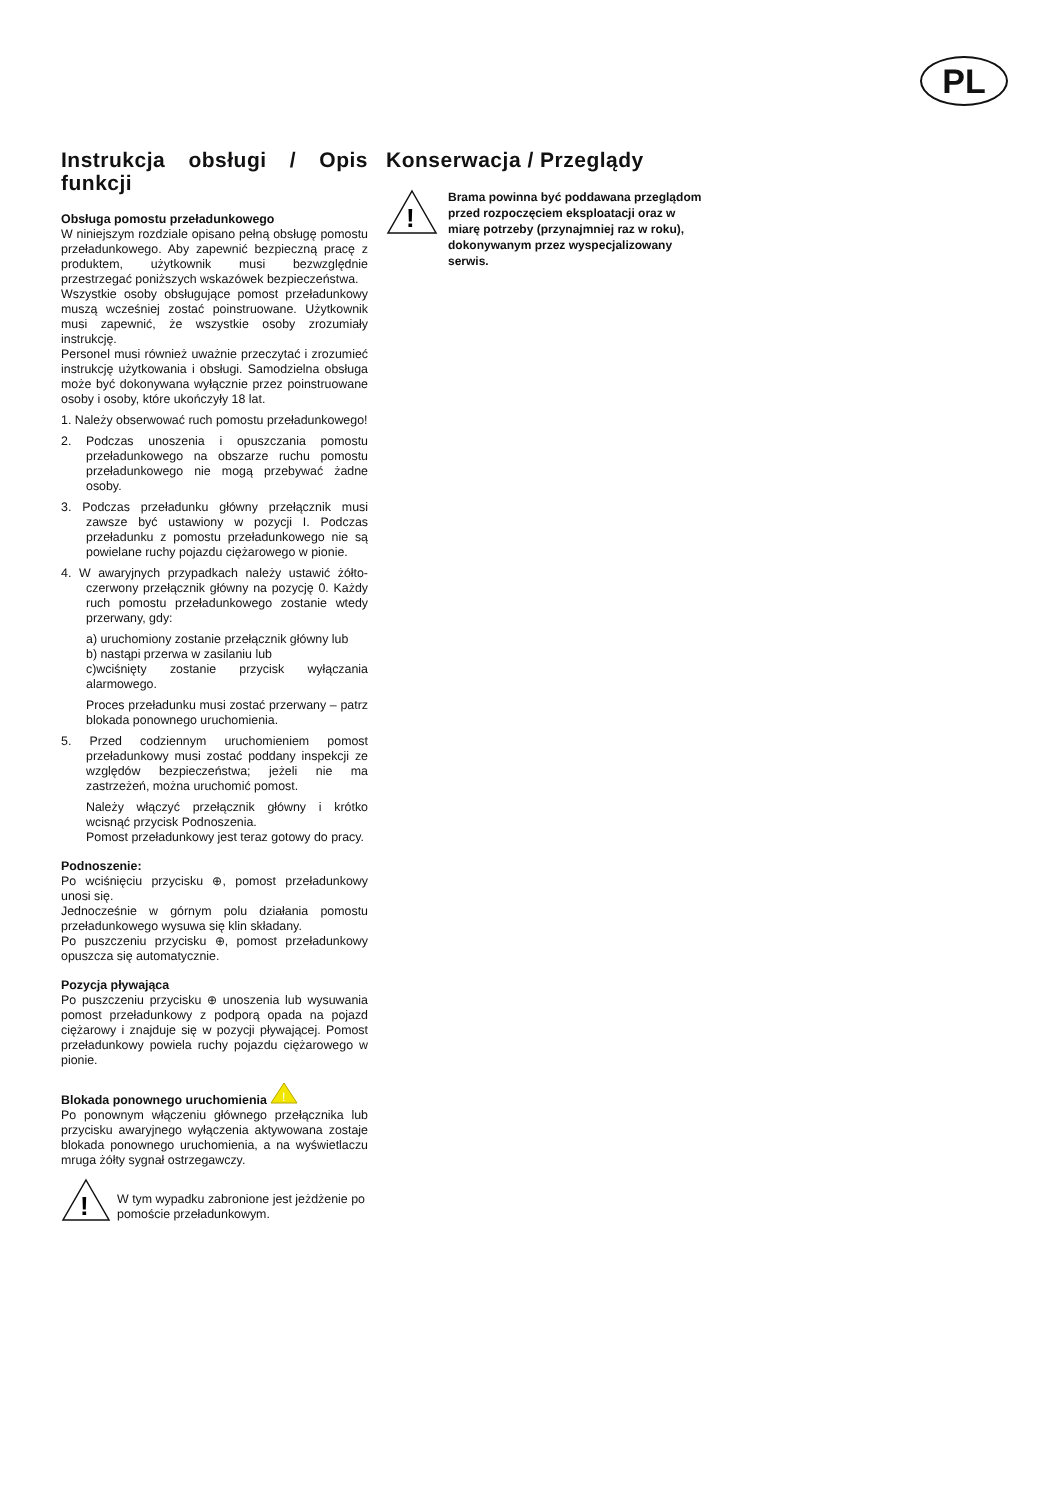PL
Instrukcja obsługi / Opis funkcji
Obsługa pomostu przeładunkowego
W niniejszym rozdziale opisano pełną obsługę pomostu przeładunkowego. Aby zapewnić bezpieczną pracę z produktem, użytkownik musi bezwzględnie przestrzegać poniższych wskazówek bezpieczeństwa.
Wszystkie osoby obsługujące pomost przeładunkowy muszą wcześniej zostać poinstruowane. Użytkownik musi zapewnić, że wszystkie osoby zrozumiały instrukcję.
Personel musi również uważnie przeczytać i zrozumieć instrukcję użytkowania i obsługi. Samodzielna obsługa może być dokonywana wyłącznie przez poinstruowane osoby i osoby, które ukończyły 18 lat.
1. Należy obserwować ruch pomostu przeładunkowego!
2. Podczas unoszenia i opuszczania pomostu przeładunkowego na obszarze ruchu pomostu przeładunkowego nie mogą przebywać żadne osoby.
3. Podczas przeładunku główny przełącznik musi zawsze być ustawiony w pozycji I. Podczas przeładunku z pomostu przeładunkowego nie są powielane ruchy pojazdu ciężarowego w pionie.
4. W awaryjnych przypadkach należy ustawić żółto-czerwony przełącznik główny na pozycję 0. Każdy ruch pomostu przeładunkowego zostanie wtedy przerwany, gdy:
a) uruchomiony zostanie przełącznik główny lub
b) nastąpi przerwa w zasilaniu lub
c)wciśnięty zostanie przycisk wyłączania alarmowego.
Proces przeładunku musi zostać przerwany – patrz blokada ponownego uruchomienia.
5. Przed codziennym uruchomieniem pomost przeładunkowy musi zostać poddany inspekcji ze względów bezpieczeństwa; jeżeli nie ma zastrzeżeń, można uruchomić pomost.
Należy włączyć przełącznik główny i krótko wcisnąć przycisk Podnoszenia.
Pomost przeładunkowy jest teraz gotowy do pracy.
Podnoszenie:
Po wciśnięciu przycisku ⊕, pomost przeładunkowy unosi się.
Jednocześnie w górnym polu działania pomostu przeładunkowego wysuwa się klin składany.
Po puszczeniu przycisku ⊕, pomost przeładunkowy opuszcza się automatycznie.
Pozycja pływająca
Po puszczeniu przycisku ⊕ unoszenia lub wysuwania pomost przeładunkowy z podporą opada na pojazd ciężarowy i znajduje się w pozycji pływającej. Pomost przeładunkowy powiela ruchy pojazdu ciężarowego w pionie.
Blokada ponownego uruchomienia
!
Po ponownym włączeniu głównego przełącznika lub przycisku awaryjnego wyłączenia aktywowana zostaje blokada ponownego uruchomienia, a na wyświetlaczu mruga żółty sygnał ostrzegawczy.
!
W tym wypadku zabronione jest jeżdżenie po pomoście przeładunkowym.
Konserwacja / Przeglądy
!
Brama powinna być poddawana przeglądom przed rozpoczęciem eksploatacji oraz w miarę potrzeby (przynajmniej raz w roku), dokonywanym przez wyspecjalizowany serwis.